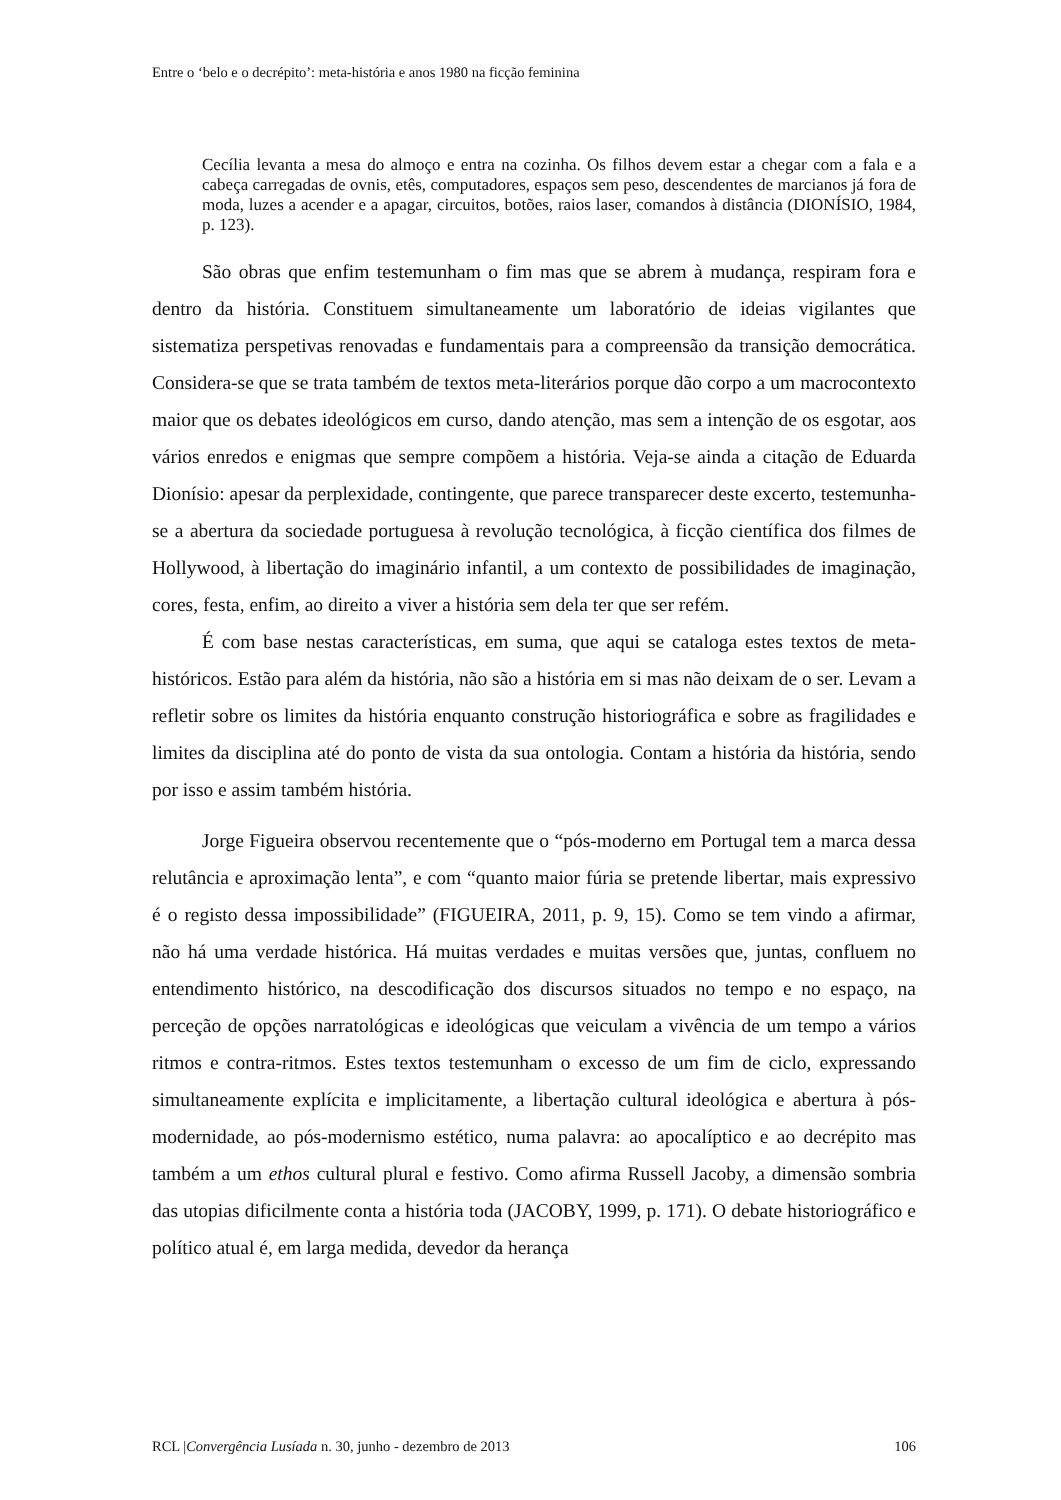Entre o ‘belo e o decrépito’: meta-história e anos 1980 na ficção feminina
Cecília levanta a mesa do almoço e entra na cozinha. Os filhos devem estar a chegar com a fala e a cabeça carregadas de ovnis, etês, computadores, espaços sem peso, descendentes de marcianos já fora de moda, luzes a acender e a apagar, circuitos, botões, raios laser, comandos à distância (DIONÍSIO, 1984, p. 123).
São obras que enfim testemunham o fim mas que se abrem à mudança, respiram fora e dentro da história. Constituem simultaneamente um laboratório de ideias vigilantes que sistematiza perspetivas renovadas e fundamentais para a compreensão da transição democrática. Considera-se que se trata também de textos meta-literários porque dão corpo a um macrocontexto maior que os debates ideológicos em curso, dando atenção, mas sem a intenção de os esgotar, aos vários enredos e enigmas que sempre compõem a história. Veja-se ainda a citação de Eduarda Dionísio: apesar da perplexidade, contingente, que parece transparecer deste excerto, testemunha-se a abertura da sociedade portuguesa à revolução tecnológica, à ficção científica dos filmes de Hollywood, à libertação do imaginário infantil, a um contexto de possibilidades de imaginação, cores, festa, enfim, ao direito a viver a história sem dela ter que ser refém.
É com base nestas características, em suma, que aqui se cataloga estes textos de meta-históricos. Estão para além da história, não são a história em si mas não deixam de o ser. Levam a refletir sobre os limites da história enquanto construção historiográfica e sobre as fragilidades e limites da disciplina até do ponto de vista da sua ontologia. Contam a história da história, sendo por isso e assim também história.
Jorge Figueira observou recentemente que o “pós-moderno em Portugal tem a marca dessa relutância e aproximação lenta”, e com “quanto maior fúria se pretende libertar, mais expressivo é o registo dessa impossibilidade” (FIGUEIRA, 2011, p. 9, 15). Como se tem vindo a afirmar, não há uma verdade histórica. Há muitas verdades e muitas versões que, juntas, confluem no entendimento histórico, na descodificação dos discursos situados no tempo e no espaço, na perceção de opções narratológicas e ideológicas que veiculam a vivência de um tempo a vários ritmos e contra-ritmos. Estes textos testemunham o excesso de um fim de ciclo, expressando simultaneamente explícita e implicitamente, a libertação cultural ideológica e abertura à pós-modernidade, ao pós-modernismo estético, numa palavra: ao apocalíptico e ao decrépito mas também a um ethos cultural plural e festivo. Como afirma Russell Jacoby, a dimensão sombria das utopias dificilmente conta a história toda (JACOBY, 1999, p. 171). O debate historiográfico e político atual é, em larga medida, devedor da herança
RCL |Convergência Lusíada n. 30, junho - dezembro de 2013 106